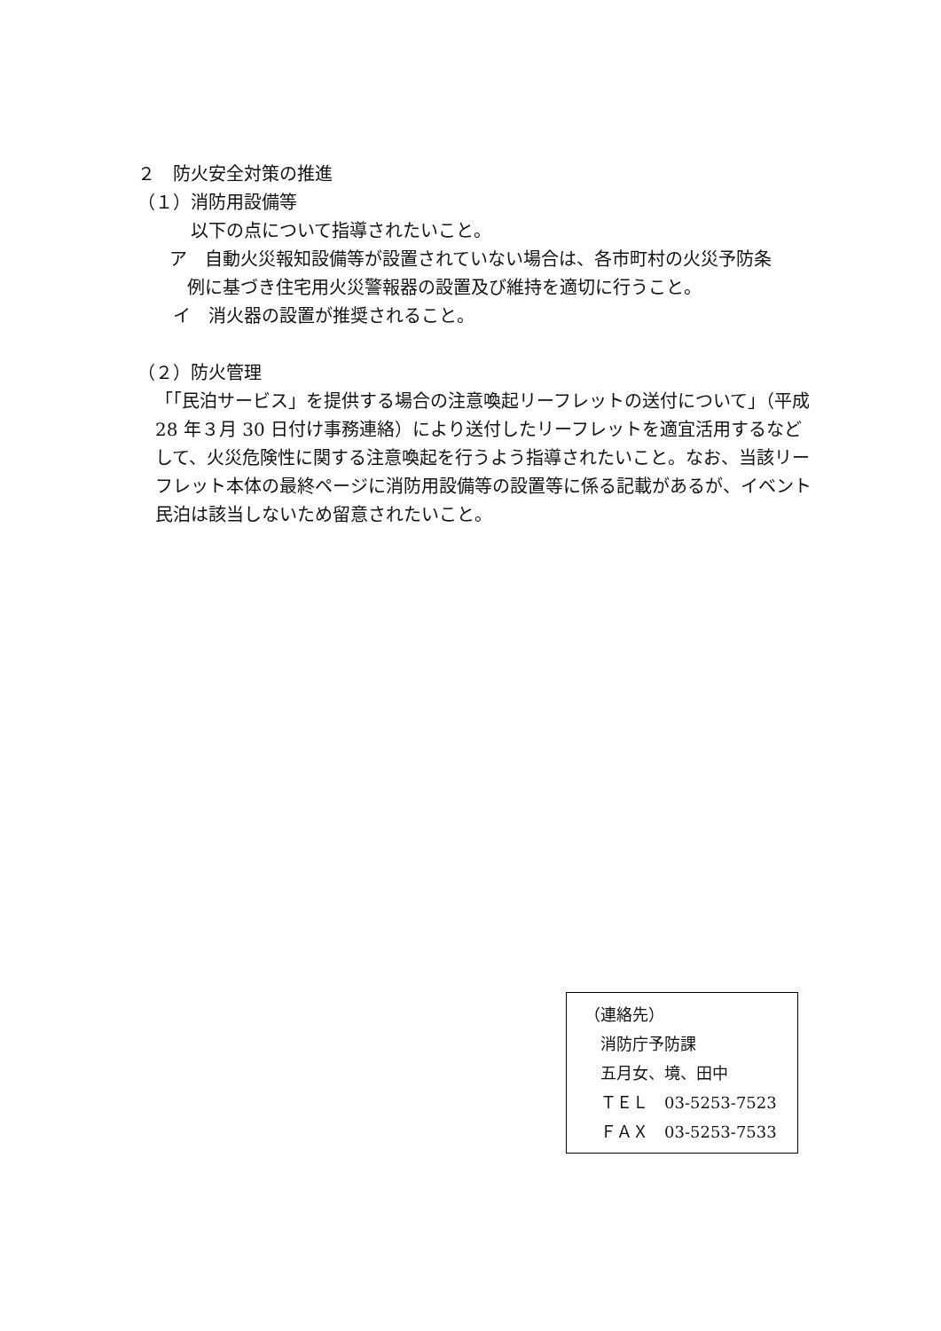２　防火安全対策の推進
（１）消防用設備等
以下の点について指導されたいこと。
ア　自動火災報知設備等が設置されていない場合は、各市町村の火災予防条
例に基づき住宅用火災警報器の設置及び維持を適切に行うこと。
イ　消火器の設置が推奨されること。
（２）防火管理
「「民泊サービス」を提供する場合の注意喚起リーフレットの送付について」（平成 28 年３月 30 日付け事務連絡）により送付したリーフレットを適宜活用するなどして、火災危険性に関する注意喚起を行うよう指導されたいこと。なお、当該リーフレット本体の最終ページに消防用設備等の設置等に係る記載があるが、イベント民泊は該当しないため留意されたいこと。
（連絡先）
　消防庁予防課
　五月女、境、田中
　ＴＥＬ　03-5253-7523
　ＦＡＸ　03-5253-7533